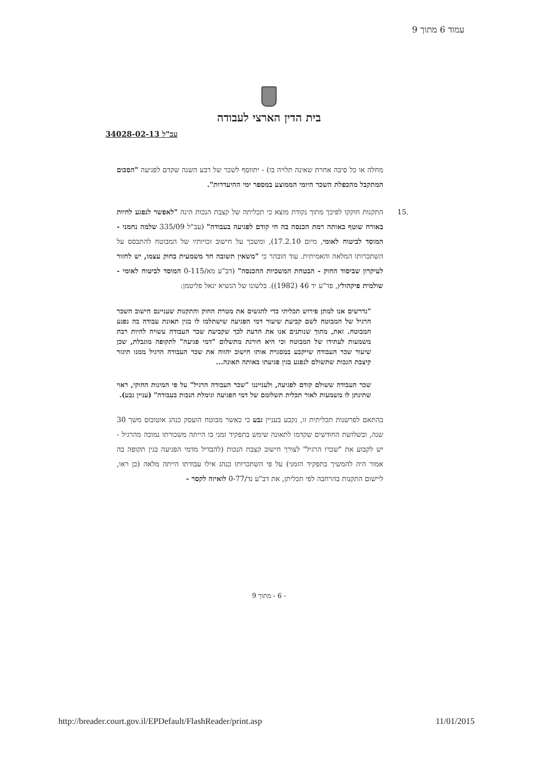עמוד 6 מתוך 9
בית הדין הארצי לעבודה
עב"ל 34028-02-13
מחלה או כל סיבה אחרת שאינה תלויה בו) - יתווסף לשכר של רבע השנה שקדם לפגיעה "הסכום המתקבל מהכפלת השכר היומי הממוצע במספר ימי ההיעדרות".
.15 התקנות חוקקו לפיכך מתוך נקודת מוצא כי תכליתה של קצבת הנכות הינה "לאפשר לנפגע לחיות באורח שוטף באותה רמת הכנסה בה חי קודם לפגיעה בעבודה" (עב"ל 335/09 שלמה נחמני - המוסד לביטוח לאומי, מיום 17.2.10), ומשכך על חישוב זכויותיו של המבוטח להתבסס על השתכרותו המלאה והאמיתית. עוד הובהר כי "משאין תשובה חד משמעית בחוק עצמו, יש לחזור לעיקרון שביסוד החוק - הבטחת המשכיות ההכנסה" (דב"ע מא/0-115 המוסד לביטוח לאומי - שולמית פיקהולץ, פד"ע יד 46 (1982)). בלשונו של הנשיא יגאל פליטמן:
"נדרשים אנו למתן פירוש תכליתי כדי להגשים את מטרת החוק והתקנות שעניינם חישוב השכר הרגיל של המבוטח לשם קביעת שיעור דמי הפגיעה שישתלמו לו בגין תאונת עבודה בה נפגע המבוטח. זאת, מתוך שנותנים אנו את הדעת לכך שקביעת שכר העבודה עשויה להיות רבת משמעות לעתידו של המבוטח וכי היא חורגת מתשלום "דמי פגיעה" לתקופה מוגבלת, שכן שיעור שכר העבודה שייקבע במסגרת אותו חישוב יהווה את שכר העבודה הרגיל ממנו תיגזר קיצבת הנכות שתשולם לנפגע בגין פגיעתו באותה תאונה...
שכר העבודה ששולם קודם לפגיעה, ולענייננו "שכר העבודה הרגיל" על פי המינות החוקי, ראוי שתינתן לו משמעות לאור תכלית תשלומם של דמי הפגיעה וגימלת הנכות בעבודה" (עניין גבע).
בהתאם לפרשנות תכליתית זו, נקבע בעניין גבע כי כאשר מבוטח הועסק כנהג אוטובוס משך 30 שנה, ובשלושת החודשים שקדמו לתאונה שימש בתפקיד זמני בו הייתה משכורתו נמוכה מהרגיל - יש לקבוע את "שכרו הרגיל" לצורך חישוב קצבת הנכות (להבדיל מדמי הפגיעה בגין תקופה בה אמור היה להמשיך בתפקיד הזמני) על פי השתכרותו כנהג אילו עבודתו הייתה מלאה (כן ראו, ליישום התקנות בהרחבה לפי תכליתן, את דב"ע נד/0-77 לואיזה לקסר -
- 6 - מתוך 9
http://breader.court.gov.il/EPDefault/FlashReader/print.asp 11/01/2015